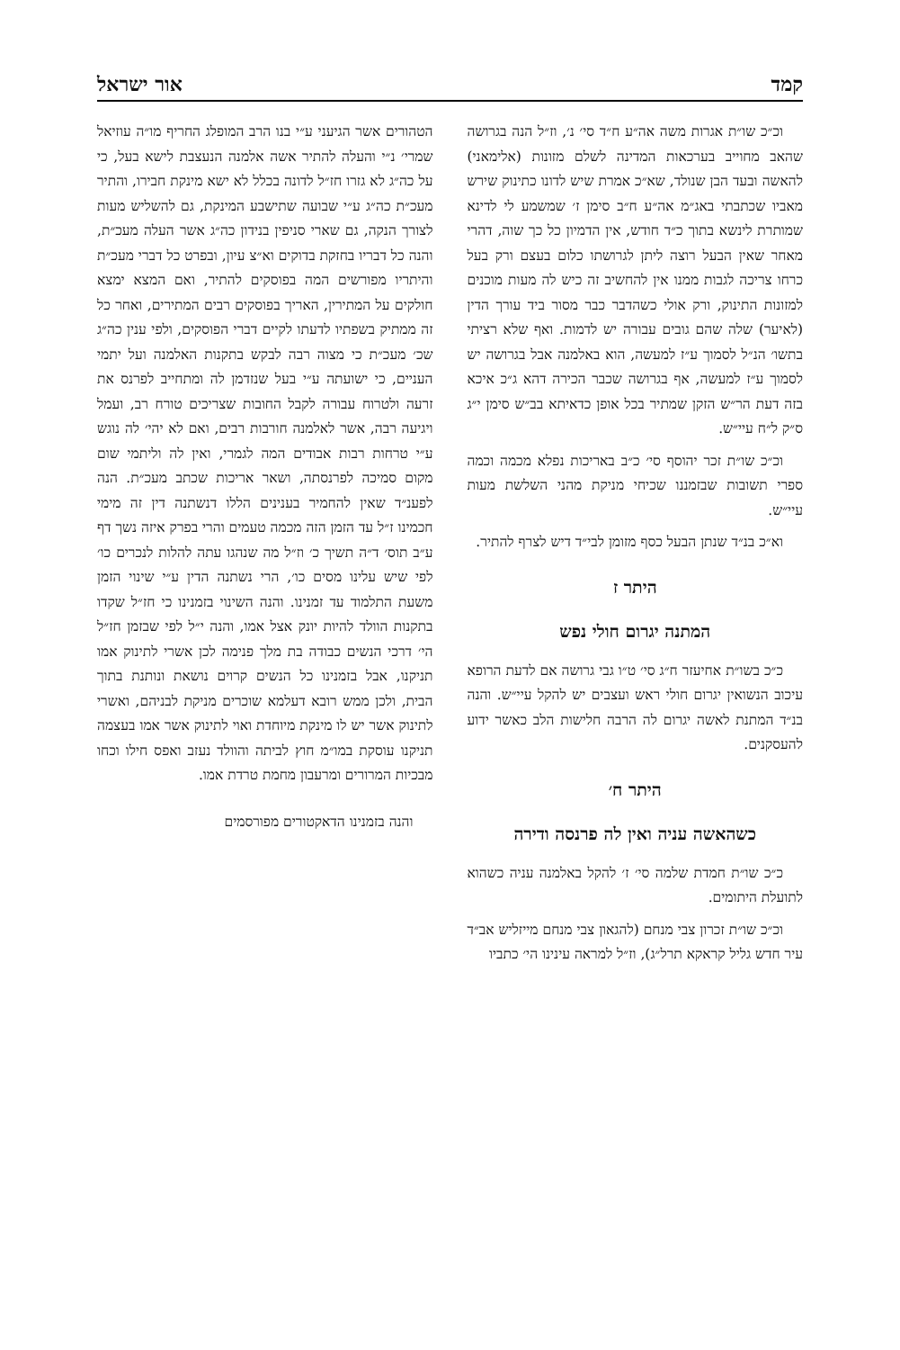קמד אור ישראל
וכ״כ שו״ת אגרות משה אה״ע ח״ד סי׳ נ׳, וז״ל הנה בגרושה שהאב מחוייב בערכאות המדינה לשלם מזונות (אלימאני) להאשה ובעד הבן שנולד, שא״כ אמרת שיש לדונו כתינוק שירש מאביו שכתבתי באג״מ אה״ע ח״ב סימן ז׳ שמשמע לי לדינא שמותרת לינשא בתוך כ״ד חודש, אין הדמיון כל כך שוה, דהרי מאחר שאין הבעל רוצה ליתן לגרושתו כלום בעצם ורק בעל כרחו צריכה לגבות ממנו אין להחשיב זה כיש לה מעות מוכנים למזונות התינוק, ורק אולי כשהדבר כבר מסור ביד עורך הדין (לאיער) שלה שהם גובים עבורה יש לדמות. ואף שלא רציתי בתשו׳ הנ״ל לסמוך ע״ז למעשה, הוא באלמנה אבל בגרושה יש לסמוך ע״ז למעשה, אף בגרושה שכבר הכירה דהא ג״כ איכא בזה דעת הר״ש הזקן שמתיר בכל אופן כדאיתא בב״ש סימן י״ג ס״ק ל״ח עיי״ש.
וכ״כ שו״ת זכר יהוסף סי׳ כ״ב באריכות נפלא מכמה וכמה ספרי תשובות שבזמננו שכיחי מניקת מהני השלשת מעות עיי״ש.
וא״כ בנ״ד שנתן הבעל כסף מזומן לבי״ד דיש לצרף להתיר.
היתר ז
המתנה יגרום חולי נפש
כ״כ בשו״ת אחיעזר ח״ג סי׳ ט״ו גבי גרושה אם לדעת הרופא עיכוב הנשואין יגרום חולי ראש ועצבים יש להקל עיי״ש. והנה בנ״ד המתנת לאשה יגרום לה הרבה חלישות הלב כאשר ידוע להעסקנים.
היתר ח׳
כשהאשה עניה ואין לה פרנסה ודירה
כ״כ שו״ת חמדת שלמה סי׳ ז׳ להקל באלמנה עניה כשהוא לתועלת היתומים.
וכ״כ שו״ת זכרון צבי מנחם (להגאון צבי מנחם מייזליש אב״ד עיר חדש גליל קראקא תרל״ג), וז״ל למראה עינינו הי׳ כתביו
הטהורים אשר הגיעני ע״י בנו הרב המופלג החריף מו״ה עוזיאל שמרי׳ נ״י והעלה להתיר אשה אלמנה הנעצבת לישא בעל, כי על כה״ג לא גזרו חז״ל לדונה בכלל לא ישא מינקת חבירו, והתיר מעכ״ת כה״ג ע״י שבועה שתישבע המינקת, גם להשליש מעות לצורך הנקה, גם שארי סניפין בנידון כה״ג אשר העלה מעכ״ת, והנה כל דבריו בחזקת בדוקים וא״צ עיון, ובפרט כל דברי מעכ״ת והיתריו מפורשים המה בפוסקים להתיר, ואם המצא ימצא חולקים על המתירין, האריך בפוסקים רבים המתירים, ואחר כל זה ממתיק בשפתיו לדעתו לקיים דברי הפוסקים, ולפי ענין כה״ג שכ׳ מעכ״ת כי מצוה רבה לבקש בתקנות האלמנה ועל יתמי העניים, כי ישועתה ע״י בעל שנזדמן לה ומתחייב לפרנס את זרעה ולטרוח עבורה לקבל החובות שצריכים טורח רב, ועמל ויגיעה רבה, אשר לאלמנה חורבות רבים, ואם לא יהי׳ לה נוגש ע״י טרחות רבות אבודים המה לגמרי, ואין לה וליתמי שום מקום סמיכה לפרנסתה, ושאר אריכות שכתב מעכ״ת. הנה לפענ״ד שאין להחמיר בענינים הללו דנשתנה דין זה מימי חכמינו ז״ל עד הזמן הזה מכמה טעמים והרי בפרק איזה נשך דף ע״ב תוס׳ ד״ה תשיך כ׳ וז״ל מה שנהגו עתה להלות לנכרים כו׳ לפי שיש עלינו מסים כו׳, הרי נשתנה הדין ע״י שינוי הזמן משעת התלמוד עד זמנינו. והנה השינוי בזמנינו כי חז״ל שקדו בתקנות הוולד להיות יונק אצל אמו, והנה י״ל לפי שבזמן חז״ל הי׳ דרכי הנשים כבודה בת מלך פנימה לכן אשרי לתינוק אמו תניקנו, אבל בזמנינו כל הנשים קרוים נושאת ונותנת בתוך הבית, ולכן ממש רובא דעלמא שוכרים מניקת לבניהם, ואשרי לתינוק אשר יש לו מינקת מיוחדת ואוי לתינוק אשר אמו בעצמה תניקנו עוסקת במו״מ חוץ לביתה והוולד נעזב ואפס חילו וכחו מבכיות המרורים ומרעבון מחמת טרדת אמו.
והנה בזמנינו הדאקטורים מפורסמים